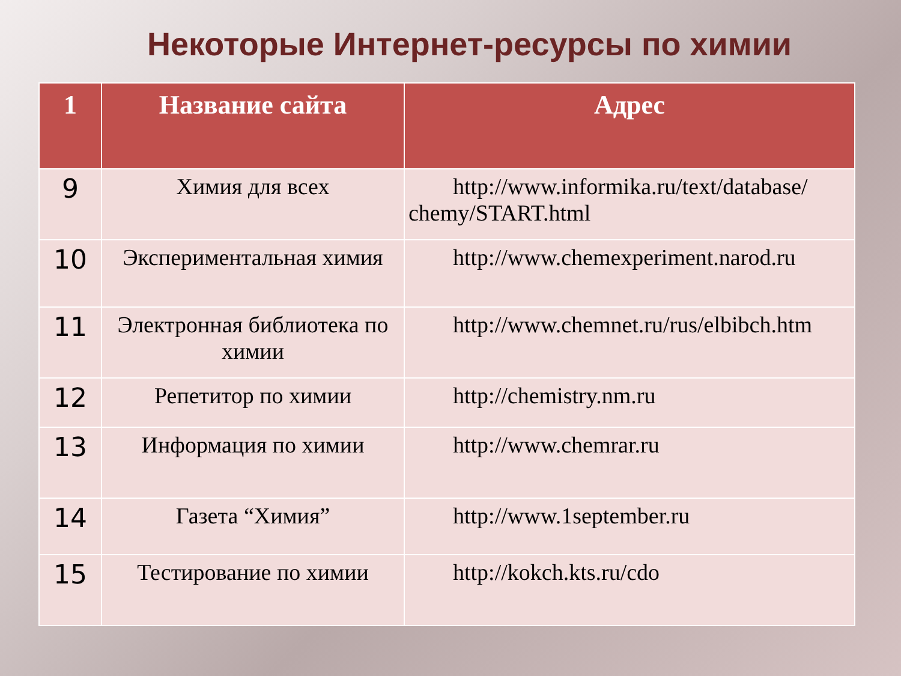Некоторые Интернет-ресурсы по химии
| 1 | Название сайта | Адрес |
| --- | --- | --- |
| 9 | Химия для всех | http://www.informika.ru/text/database/ chemy/START.html |
| 10 | Экспериментальная химия | http://www.chemexperiment.narod.ru |
| 11 | Электронная библиотека по химии | http://www.chemnet.ru/rus/elbibch.htm |
| 12 | Репетитор по химии | http://chemistry.nm.ru |
| 13 | Информация по химии | http://www.chemrar.ru |
| 14 | Газета “Химия” | http://www.1september.ru |
| 15 | Тестирование по химии | http://kokch.kts.ru/cdo |